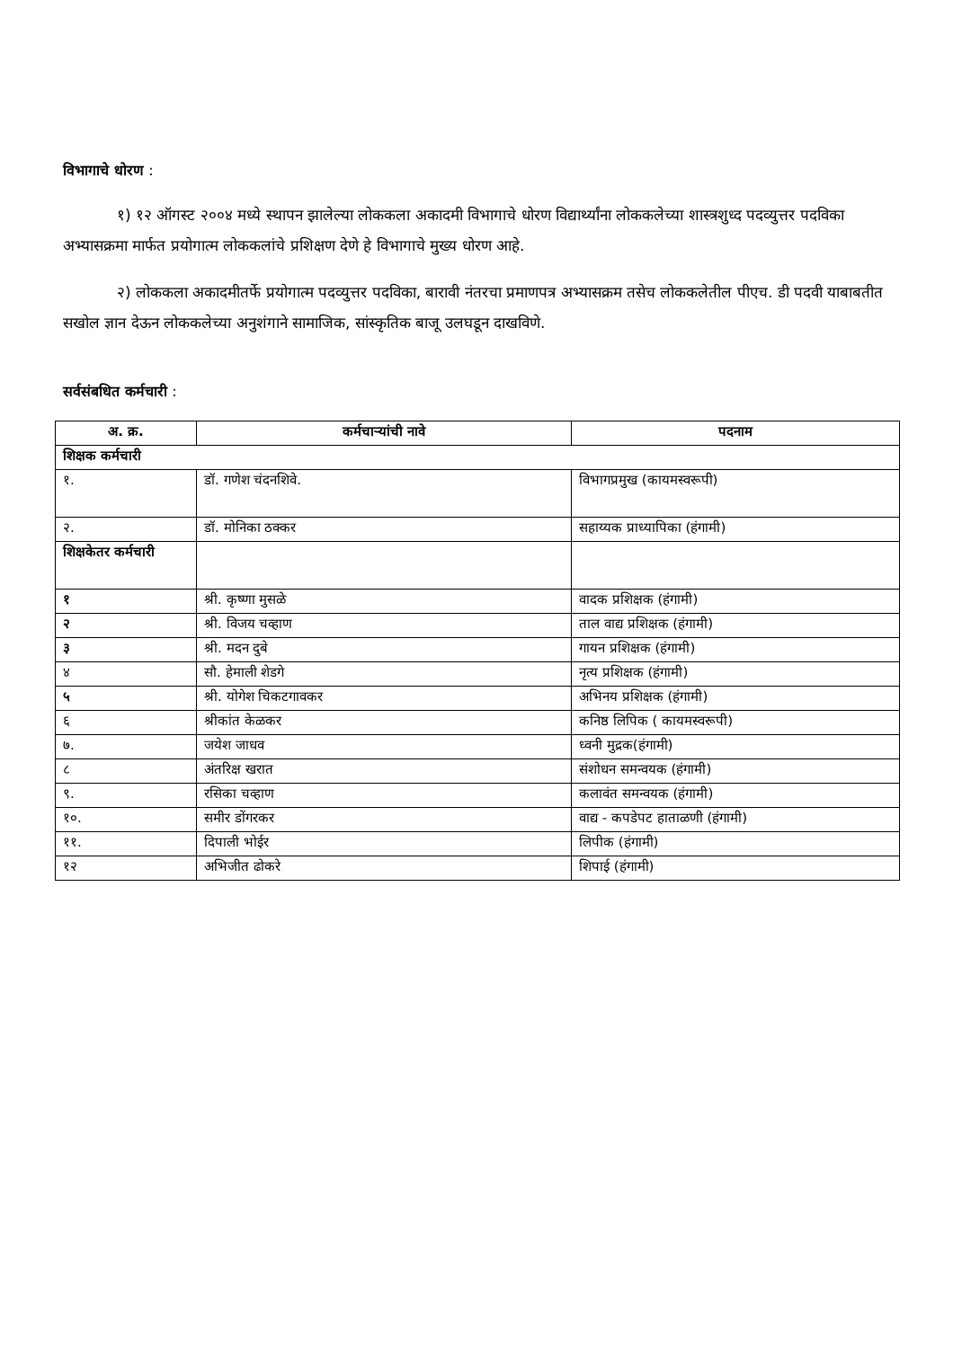विभागाचे धोरण :
१) १२ ऑगस्ट २००४ मध्ये स्थापन झालेल्या लोककला अकादमी विभागाचे धोरण विद्यार्थ्यांना लोककलेच्या शास्त्रशुध्द पदव्युत्तर पदविका अभ्यासक्रमा मार्फत प्रयोगात्म लोककलांचे प्रशिक्षण देणे हे विभागाचे मुख्य धोरण आहे.
२) लोककला अकादमीतर्फे प्रयोगात्म पदव्युत्तर पदविका, बारावी नंतरचा प्रमाणपत्र अभ्यासक्रम तसेच लोककलेतील पीएच. डी पदवी याबाबतीत सखोल ज्ञान देऊन लोककलेच्या अनुशंगाने सामाजिक, सांस्कृतिक बाजू उलघडून दाखविणे.
सर्वसंबधित कर्मचारी :
| अ. क्र. | कर्मचाऱ्यांची नावे | पदनाम |
| --- | --- | --- |
| शिक्षक कर्मचारी | | |
| १. | डॉ. गणेश चंदनशिवे. | विभागप्रमुख (कायमस्वरूपी) |
| २. | डॉ. मोनिका ठक्कर | सहाय्यक प्राध्यापिका (हंगामी) |
| शिक्षकेतर कर्मचारी | | |
| १ | श्री. कृष्णा मुसळे | वादक प्रशिक्षक (हंगामी) |
| २ | श्री. विजय चव्हाण | ताल वाद्य प्रशिक्षक (हंगामी) |
| ३ | श्री. मदन दुबे | गायन प्रशिक्षक (हंगामी) |
| ४ | सौ. हेमाली शेडगे | नृत्य प्रशिक्षक (हंगामी) |
| ५ | श्री. योगेश चिकटगावकर | अभिनय प्रशिक्षक (हंगामी) |
| ६ | श्रीकांत केळकर | कनिष्ठ लिपिक ( कायमस्वरूपी) |
| ७. | जयेश जाधव | ध्वनी मुद्रक(हंगामी) |
| ८ | अंतरिक्ष खरात | संशोधन समन्वयक (हंगामी) |
| ९. | रसिका चव्हाण | कलावंत समन्वयक (हंगामी) |
| १०. | समीर डोंगरकर | वाद्य - कपडेपट हाताळणी (हंगामी) |
| ११. | दिपाली भोईर | लिपीक (हंगामी) |
| १२ | अभिजीत ढोकरे | शिपाई (हंगामी) |